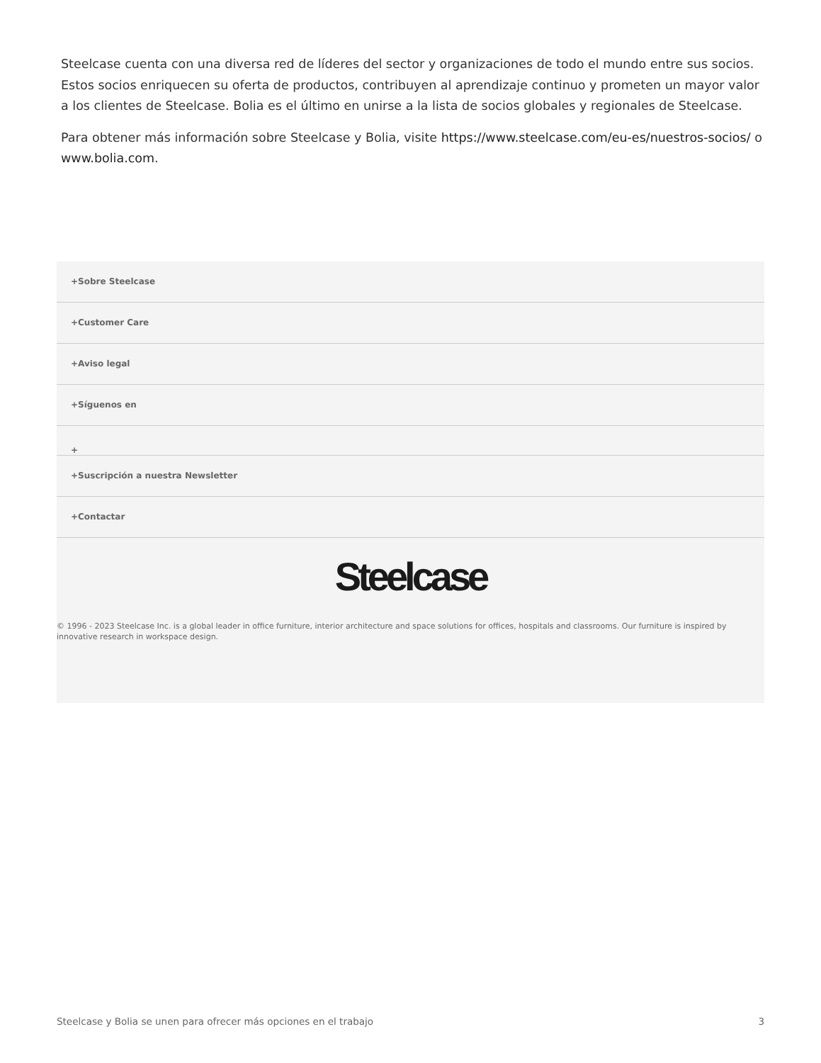Steelcase cuenta con una diversa red de líderes del sector y organizaciones de todo el mundo entre sus socios. Estos socios enriquecen su oferta de productos, contribuyen al aprendizaje continuo y prometen un mayor valor a los clientes de Steelcase. Bolia es el último en unirse a la lista de socios globales y regionales de Steelcase.
Para obtener más información sobre Steelcase y Bolia, visite https://www.steelcase.com/eu-es/nuestros-socios/ o www.bolia.com.
+Sobre Steelcase
+Customer Care
+Aviso legal
+Síguenos en
+
+Suscripción a nuestra Newsletter
+Contactar
Steelcase
© 1996 - 2023 Steelcase Inc. is a global leader in office furniture, interior architecture and space solutions for offices, hospitals and classrooms. Our furniture is inspired by innovative research in workspace design.
Steelcase y Bolia se unen para ofrecer más opciones en el trabajo 3